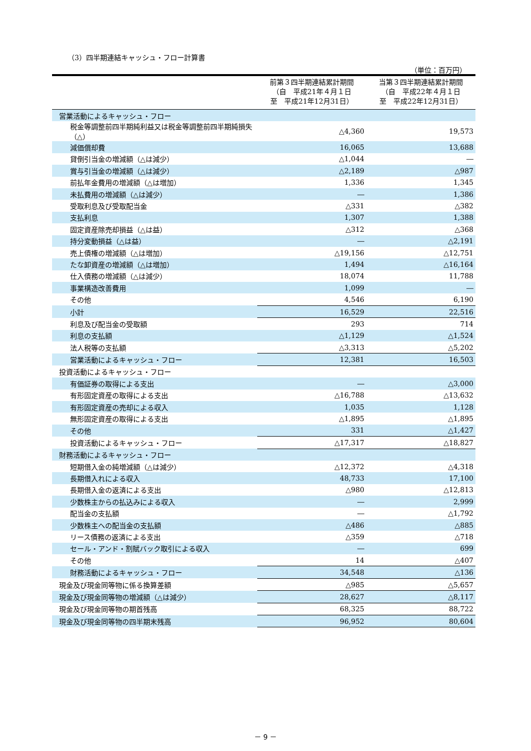（3）四半期連結キャッシュ・フロー計算書
（単位：百万円）
| | 前第３四半期連結累計期間 （自 平成21年４月１日 至 平成21年12月31日） | 当第３四半期連結累計期間 （自 平成22年４月１日 至 平成22年12月31日） |
| --- | --- | --- |
| 営業活動によるキャッシュ・フロー | | |
| 税金等調整前四半期純利益又は税金等調整前四半期純損失（△） | △4,360 | 19,573 |
| 減価償却費 | 16,065 | 13,688 |
| 貸倒引当金の増減額（△は減少） | △1,044 | ― |
| 賞与引当金の増減額（△は減少） | △2,189 | △987 |
| 前払年金費用の増減額（△は増加） | 1,336 | 1,345 |
| 未払費用の増減額（△は減少） | ― | 1,386 |
| 受取利息及び受取配当金 | △331 | △382 |
| 支払利息 | 1,307 | 1,388 |
| 固定資産除売却損益（△は益） | △312 | △368 |
| 持分変動損益（△は益） | ― | △2,191 |
| 売上債権の増減額（△は増加） | △19,156 | △12,751 |
| たな卸資産の増減額（△は増加） | 1,494 | △16,164 |
| 仕入債務の増減額（△は減少） | 18,074 | 11,788 |
| 事業構造改善費用 | 1,099 | ― |
| その他 | 4,546 | 6,190 |
| 小計 | 16,529 | 22,516 |
| 利息及び配当金の受取額 | 293 | 714 |
| 利息の支払額 | △1,129 | △1,524 |
| 法人税等の支払額 | △3,313 | △5,202 |
| 営業活動によるキャッシュ・フロー | 12,381 | 16,503 |
| 投資活動によるキャッシュ・フロー | | |
| 有価証券の取得による支出 | ― | △3,000 |
| 有形固定資産の取得による支出 | △16,788 | △13,632 |
| 有形固定資産の売却による収入 | 1,035 | 1,128 |
| 無形固定資産の取得による支出 | △1,895 | △1,895 |
| その他 | 331 | △1,427 |
| 投資活動によるキャッシュ・フロー | △17,317 | △18,827 |
| 財務活動によるキャッシュ・フロー | | |
| 短期借入金の純増減額（△は減少） | △12,372 | △4,318 |
| 長期借入れによる収入 | 48,733 | 17,100 |
| 長期借入金の返済による支出 | △980 | △12,813 |
| 少数株主からの払込みによる収入 | ― | 2,999 |
| 配当金の支払額 | ― | △1,792 |
| 少数株主への配当金の支払額 | △486 | △885 |
| リース債務の返済による支出 | △359 | △718 |
| セール・アンド・割賦バック取引による収入 | ― | 699 |
| その他 | 14 | △407 |
| 財務活動によるキャッシュ・フロー | 34,548 | △136 |
| 現金及び現金同等物に係る換算差額 | △985 | △5,657 |
| 現金及び現金同等物の増減額（△は減少） | 28,627 | △8,117 |
| 現金及び現金同等物の期首残高 | 68,325 | 88,722 |
| 現金及び現金同等物の四半期末残高 | 96,952 | 80,604 |
－ 9 －